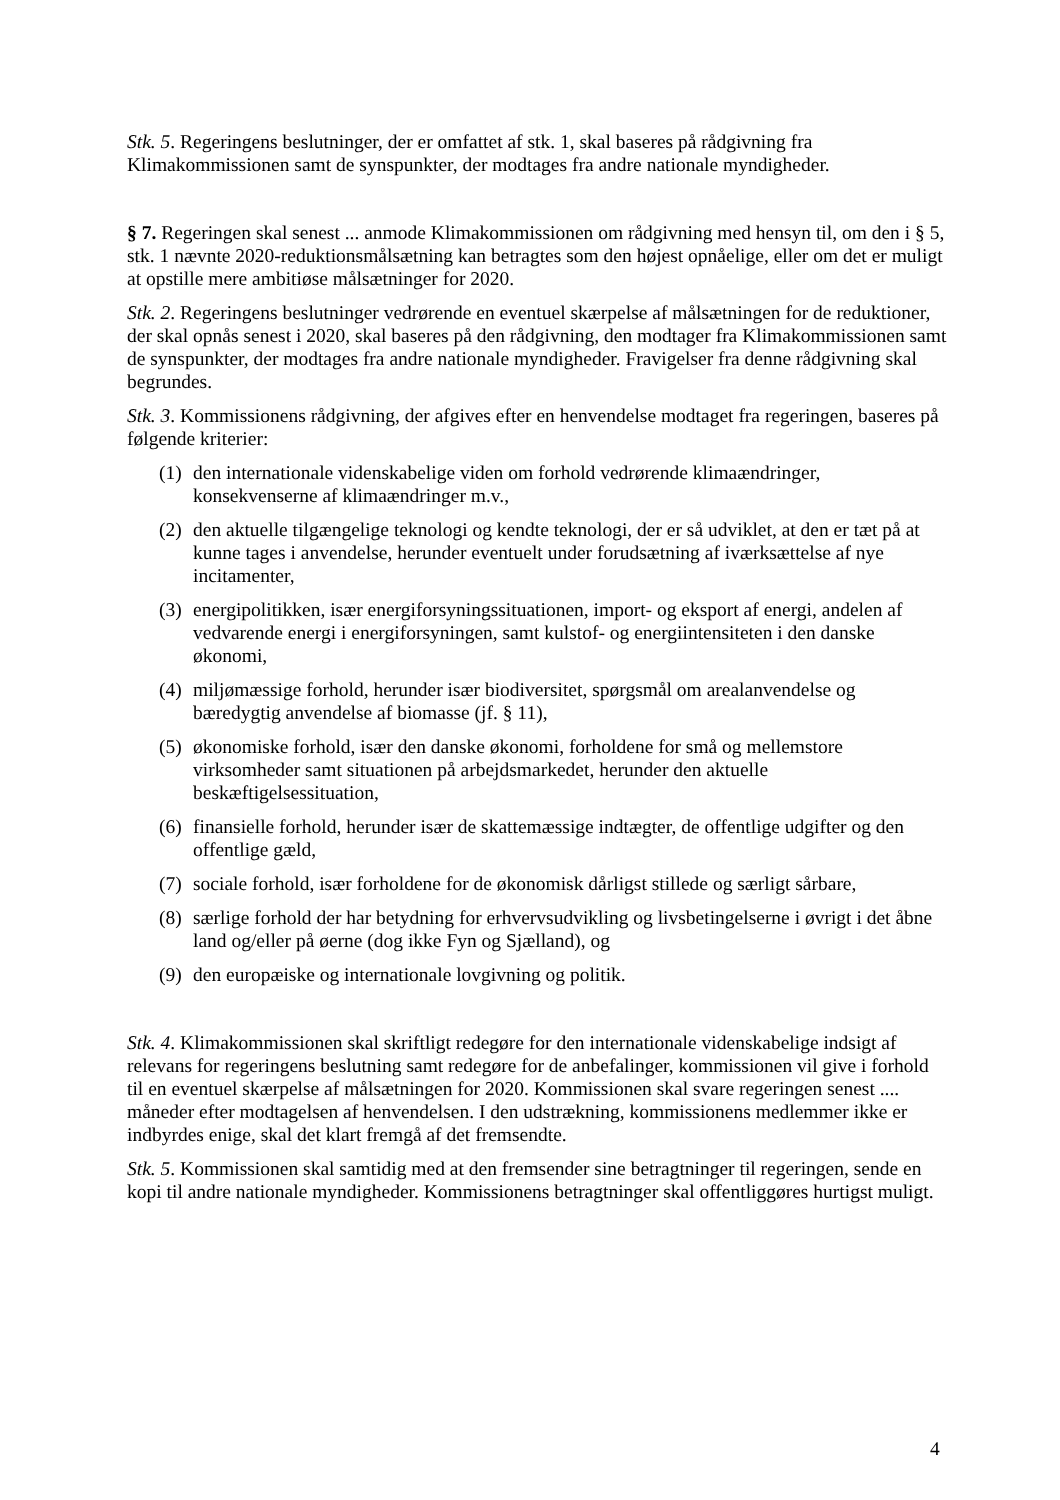Stk. 5. Regeringens beslutninger, der er omfattet af stk. 1, skal baseres på rådgivning fra Klimakommissionen samt de synspunkter, der modtages fra andre nationale myndigheder.
§ 7. Regeringen skal senest ... anmode Klimakommissionen om rådgivning med hensyn til, om den i § 5, stk. 1 nævnte 2020-reduktionsmålsætning kan betragtes som den højest opnåelige, eller om det er muligt at opstille mere ambitiøse målsætninger for 2020.
Stk. 2. Regeringens beslutninger vedrørende en eventuel skærpelse af målsætningen for de reduktioner, der skal opnås senest i 2020, skal baseres på den rådgivning, den modtager fra Klimakommissionen samt de synspunkter, der modtages fra andre nationale myndigheder. Fravigelser fra denne rådgivning skal begrundes.
Stk. 3. Kommissionens rådgivning, der afgives efter en henvendelse modtaget fra regeringen, baseres på følgende kriterier:
(1) den internationale videnskabelige viden om forhold vedrørende klimaændringer, konsekvenserne af klimaændringer m.v.,
(2) den aktuelle tilgængelige teknologi og kendte teknologi, der er så udviklet, at den er tæt på at kunne tages i anvendelse, herunder eventuelt under forudsætning af iværksættelse af nye incitamenter,
(3) energipolitikken, især energiforsyningssituationen, import- og eksport af energi, andelen af vedvarende energi i energiforsyningen, samt kulstof- og energiintensiteten i den danske økonomi,
(4) miljømæssige forhold, herunder især biodiversitet, spørgsmål om arealanvendelse og bæredygtig anvendelse af biomasse (jf. § 11),
(5) økonomiske forhold, især den danske økonomi, forholdene for små og mellemstore virksomheder samt situationen på arbejdsmarkedet, herunder den aktuelle beskæftigelsessituation,
(6) finansielle forhold, herunder især de skattemæssige indtægter, de offentlige udgifter og den offentlige gæld,
(7) sociale forhold, især forholdene for de økonomisk dårligst stillede og særligt sårbare,
(8) særlige forhold der har betydning for erhvervsudvikling og livsbetingelserne i øvrigt i det åbne land og/eller på øerne (dog ikke Fyn og Sjælland), og
(9) den europæiske og internationale lovgivning og politik.
Stk. 4. Klimakommissionen skal skriftligt redegøre for den internationale videnskabelige indsigt af relevans for regeringens beslutning samt redegøre for de anbefalinger, kommissionen vil give i forhold til en eventuel skærpelse af målsætningen for 2020. Kommissionen skal svare regeringen senest .... måneder efter modtagelsen af henvendelsen. I den udstrækning, kommissionens medlemmer ikke er indbyrdes enige, skal det klart fremgå af det fremsendte.
Stk. 5. Kommissionen skal samtidig med at den fremsender sine betragtninger til regeringen, sende en kopi til andre nationale myndigheder. Kommissionens betragtninger skal offentliggøres hurtigst muligt.
4